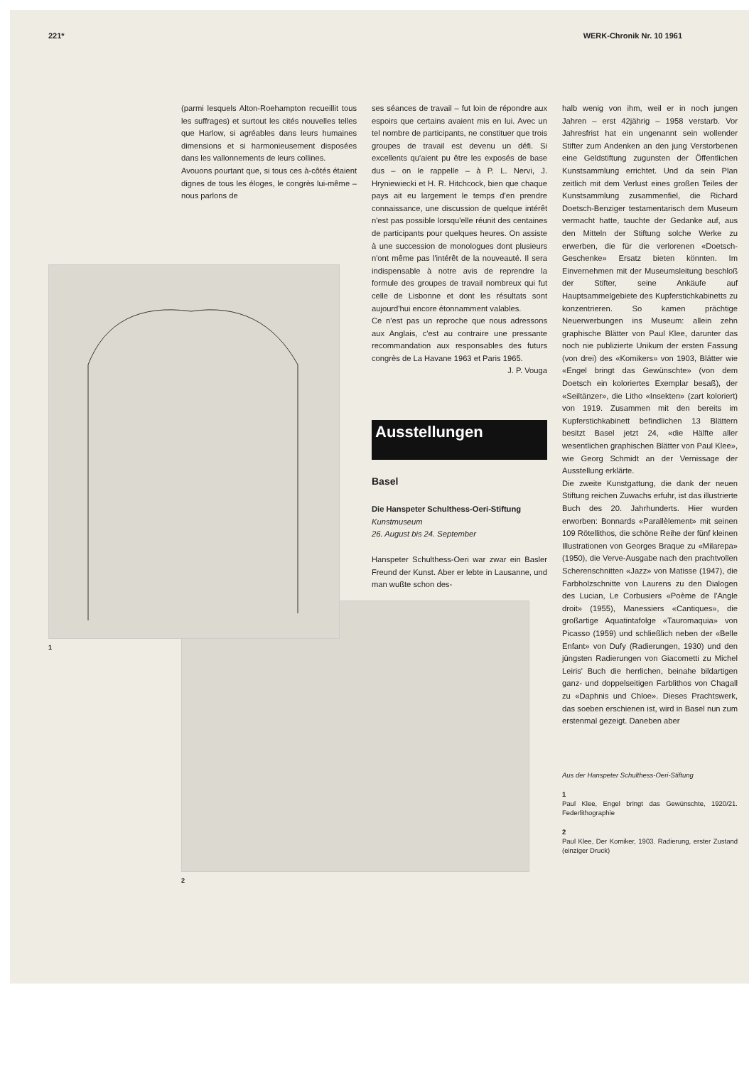221* WERK-Chronik Nr. 10 1961
1
(parmi lesquels Alton-Roehampton recueillit tous les suffrages) et surtout les cités nouvelles telles que Harlow, si agréables dans leurs humaines dimensions et si harmonieusement disposées dans les vallonnements de leurs collines.
Avouons pourtant que, si tous ces à-côtés étaient dignes de tous les éloges, le congrès lui-même – nous parlons de
2
ses séances de travail – fut loin de répondre aux espoirs que certains avaient mis en lui. Avec un tel nombre de participants, ne constituer que trois groupes de travail est devenu un défi. Si excellents qu'aient pu être les exposés de base dus – on le rappelle – à P. L. Nervi, J. Hryniewiecki et H. R. Hitchcock, bien que chaque pays ait eu largement le temps d'en prendre connaissance, une discussion de quelque intérêt n'est pas possible lorsqu'elle réunit des centaines de participants pour quelques heures. On assiste à une succession de monologues dont plusieurs n'ont même pas l'intérêt de la nouveauté. Il sera indispensable à notre avis de reprendre la formule des groupes de travail nombreux qui fut celle de Lisbonne et dont les résultats sont aujourd'hui encore étonnamment valables.
Ce n'est pas un reproche que nous adressons aux Anglais, c'est au contraire une pressante recommandation aux responsables des futurs congrès de La Havane 1963 et Paris 1965.
J. P. Vouga
Ausstellungen
Basel
Die Hanspeter Schulthess-Oeri-Stiftung
Kunstmuseum
26. August bis 24. September
Hanspeter Schulthess-Oeri war zwar ein Basler Freund der Kunst. Aber er lebte in Lausanne, und man wußte schon des-
halb wenig von ihm, weil er in noch jungen Jahren – erst 42jährig – 1958 verstarb. Vor Jahresfrist hat ein ungenannt sein wollender Stifter zum Andenken an den jung Verstorbenen eine Geldstiftung zugunsten der Öffentlichen Kunstsammlung errichtet. Und da sein Plan zeitlich mit dem Verlust eines großen Teiles der Kunstsammlung zusammenfiel, die Richard Doetsch-Benziger testamentarisch dem Museum vermacht hatte, tauchte der Gedanke auf, aus den Mitteln der Stiftung solche Werke zu erwerben, die für die verlorenen «Doetsch-Geschenke» Ersatz bieten könnten. Im Einvernehmen mit der Museumsleitung beschloß der Stifter, seine Ankäufe auf Hauptsammelgebiete des Kupferstichkabinetts zu konzentrieren. So kamen prächtige Neuerwerbungen ins Museum: allein zehn graphische Blätter von Paul Klee, darunter das noch nie publizierte Unikum der ersten Fassung (von drei) des «Komikers» von 1903, Blätter wie «Engel bringt das Gewünschte» (von dem Doetsch ein koloriertes Exemplar besaß), der «Seiltänzer», die Litho «Insekten» (zart koloriert) von 1919. Zusammen mit den bereits im Kupferstichkabinett befindlichen 13 Blättern besitzt Basel jetzt 24, «die Hälfte aller wesentlichen graphischen Blätter von Paul Klee», wie Georg Schmidt an der Vernissage der Ausstellung erklärte.
Die zweite Kunstgattung, die dank der neuen Stiftung reichen Zuwachs erfuhr, ist das illustrierte Buch des 20. Jahrhunderts. Hier wurden erworben: Bonnards «Parallèlement» mit seinen 109 Rötellithos, die schöne Reihe der fünf kleinen Illustrationen von Georges Braque zu «Milarepa» (1950), die Verve-Ausgabe nach den prachtvollen Scherenschnitten «Jazz» von Matisse (1947), die Farbholzschnitte von Laurens zu den Dialogen des Lucian, Le Corbusiers «Poème de l'Angle droit» (1955), Manessiers «Cantiques», die großartige Aquatintafolge «Tauromaquia» von Picasso (1959) und schließlich neben der «Belle Enfant» von Dufy (Radierungen, 1930) und den jüngsten Radierungen von Giacometti zu Michel Leiris' Buch die herrlichen, beinahe bildartigen ganz- und doppelseitigen Farblithos von Chagall zu «Daphnis und Chloe». Dieses Prachtswerk, das soeben erschienen ist, wird in Basel nun zum erstenmal gezeigt. Daneben aber
Aus der Hanspeter Schulthess-Oeri-Stiftung
1
Paul Klee, Engel bringt das Gewünschte, 1920/21. Federlithographie
2
Paul Klee, Der Komiker, 1903. Radierung, erster Zustand (einziger Druck)